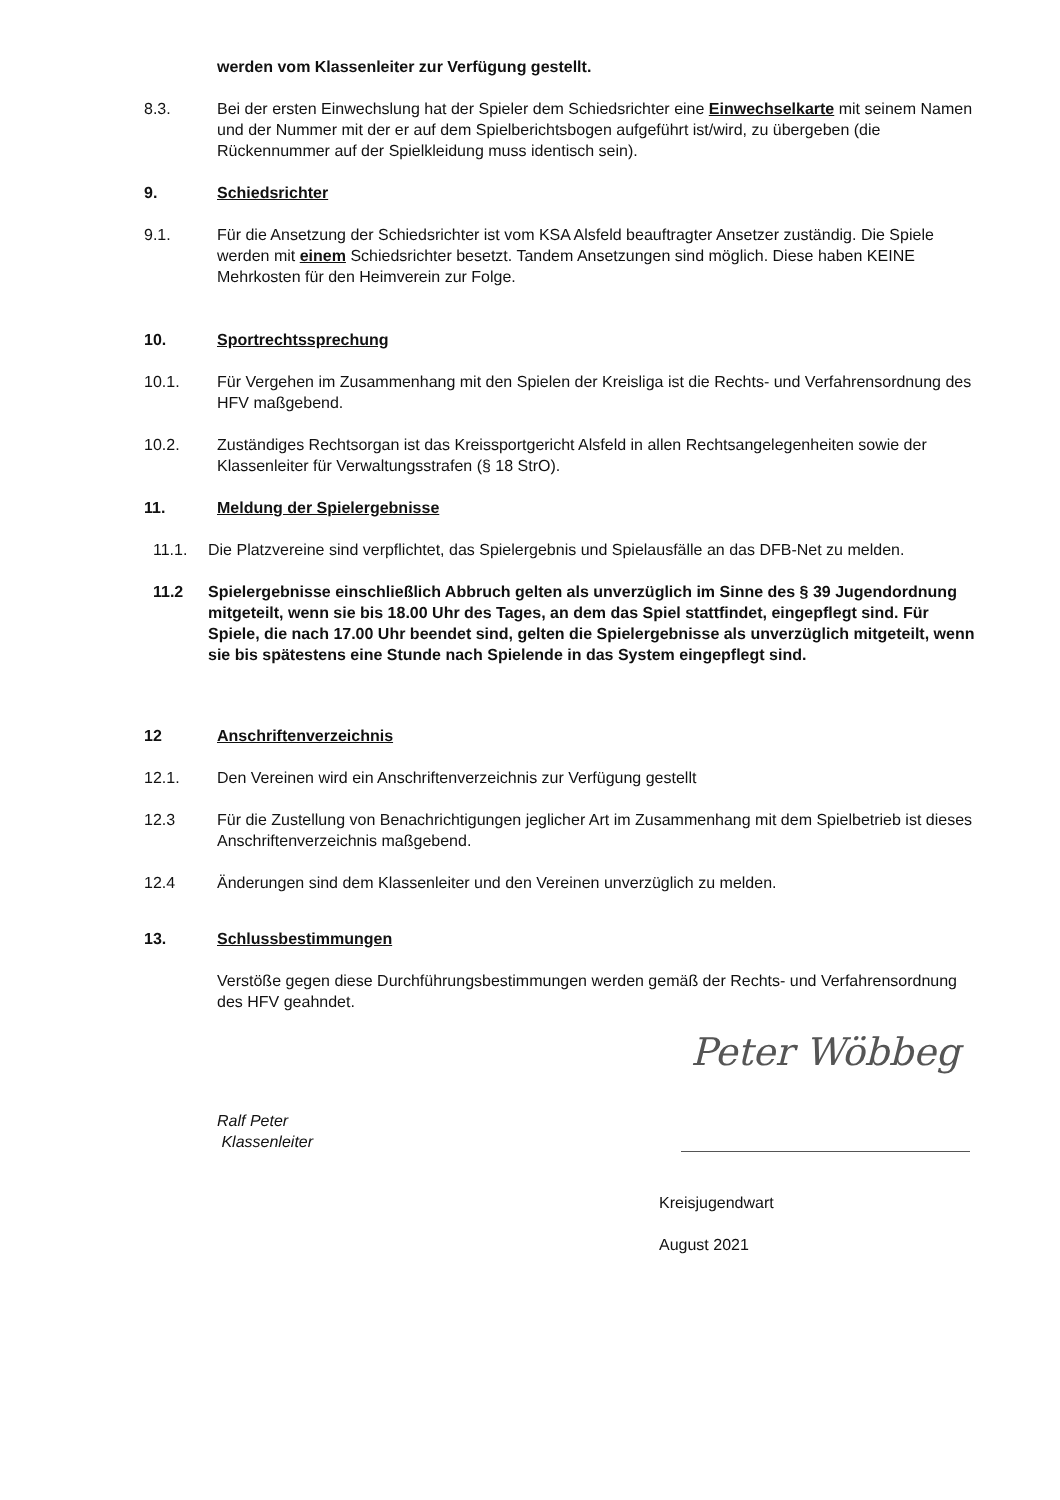werden vom Klassenleiter zur Verfügung gestellt.
8.3. Bei der ersten Einwechslung hat der Spieler dem Schiedsrichter eine Einwechselkarte mit seinem Namen und der Nummer mit der er auf dem Spielberichtsbogen aufgeführt ist/wird, zu übergeben (die Rückennummer auf der Spielkleidung muss identisch sein).
9. Schiedsrichter
9.1. Für die Ansetzung der Schiedsrichter ist vom KSA Alsfeld beauftragter Ansetzer zuständig. Die Spiele werden mit einem Schiedsrichter besetzt. Tandem Ansetzungen sind möglich. Diese haben KEINE Mehrkosten für den Heimverein zur Folge.
10. Sportrechtssprechung
10.1. Für Vergehen im Zusammenhang mit den Spielen der Kreisliga ist die Rechts- und Verfahrensordnung des HFV maßgebend.
10.2. Zuständiges Rechtsorgan ist das Kreissportgericht Alsfeld in allen Rechtsangelegenheiten sowie der Klassenleiter für Verwaltungsstrafen (§ 18 StrO).
11. Meldung der Spielergebnisse
11.1. Die Platzvereine sind verpflichtet, das Spielergebnis und Spielausfälle an das DFB-Net zu melden.
11.2 Spielergebnisse einschließlich Abbruch gelten als unverzüglich im Sinne des § 39 Jugendordnung mitgeteilt, wenn sie bis 18.00 Uhr des Tages, an dem das Spiel stattfindet, eingepflegt sind. Für Spiele, die nach 17.00 Uhr beendet sind, gelten die Spielergebnisse als unverzüglich mitgeteilt, wenn sie bis spätestens eine Stunde nach Spielende in das System eingepflegt sind.
12 Anschriftenverzeichnis
12.1. Den Vereinen wird ein Anschriftenverzeichnis zur Verfügung gestellt
12.3 Für die Zustellung von Benachrichtigungen jeglicher Art im Zusammenhang mit dem Spielbetrieb ist dieses Anschriftenverzeichnis maßgebend.
12.4 Änderungen sind dem Klassenleiter und den Vereinen unverzüglich zu melden.
13. Schlussbestimmungen
Verstöße gegen diese Durchführungsbestimmungen werden gemäß der Rechts- und Verfahrensordnung des HFV geahndet.
Ralf Peter
Klassenleiter
Peter Wöbbeg
Kreisjugendwart
August 2021